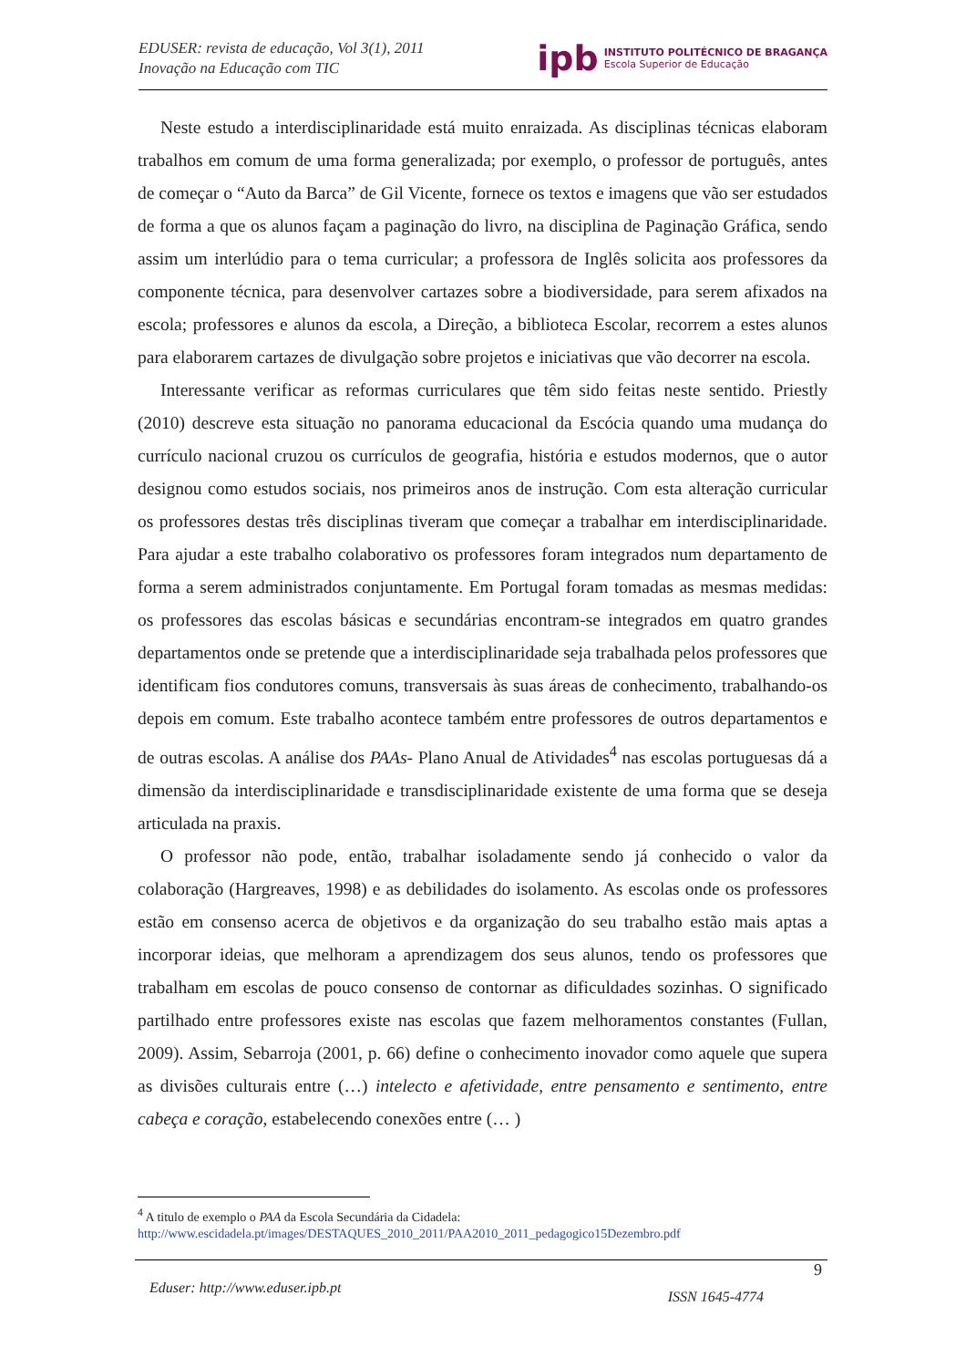EDUSER: revista de educação, Vol 3(1), 2011
Inovação na Educação com TIC
ipb
INSTITUTO POLITÉCNICO DE BRAGANÇA
Escola Superior de Educação
Neste estudo a interdisciplinaridade está muito enraizada. As disciplinas técnicas elaboram trabalhos em comum de uma forma generalizada; por exemplo, o professor de português, antes de começar o “Auto da Barca” de Gil Vicente, fornece os textos e imagens que vão ser estudados de forma a que os alunos façam a paginação do livro, na disciplina de Paginação Gráfica, sendo assim um interlúdio para o tema curricular; a professora de Inglês solicita aos professores da componente técnica, para desenvolver cartazes sobre a biodiversidade, para serem afixados na escola; professores e alunos da escola, a Direção, a biblioteca Escolar, recorrem a estes alunos para elaborarem cartazes de divulgação sobre projetos e iniciativas que vão decorrer na escola.
Interessante verificar as reformas curriculares que têm sido feitas neste sentido. Priestly (2010) descreve esta situação no panorama educacional da Escócia quando uma mudança do currículo nacional cruzou os currículos de geografia, história e estudos modernos, que o autor designou como estudos sociais, nos primeiros anos de instrução. Com esta alteração curricular os professores destas três disciplinas tiveram que começar a trabalhar em interdisciplinaridade. Para ajudar a este trabalho colaborativo os professores foram integrados num departamento de forma a serem administrados conjuntamente. Em Portugal foram tomadas as mesmas medidas: os professores das escolas básicas e secundárias encontram-se integrados em quatro grandes departamentos onde se pretende que a interdisciplinaridade seja trabalhada pelos professores que identificam fios condutores comuns, transversais às suas áreas de conhecimento, trabalhando-os depois em comum. Este trabalho acontece também entre professores de outros departamentos e de outras escolas. A análise dos PAAs- Plano Anual de Atividades<sup>4</sup> nas escolas portuguesas dá a dimensão da interdisciplinaridade e transdisciplinaridade existente de uma forma que se deseja articulada na praxis.
O professor não pode, então, trabalhar isoladamente sendo já conhecido o valor da colaboração (Hargreaves, 1998) e as debilidades do isolamento. As escolas onde os professores estão em consenso acerca de objetivos e da organização do seu trabalho estão mais aptas a incorporar ideias, que melhoram a aprendizagem dos seus alunos, tendo os professores que trabalham em escolas de pouco consenso de contornar as dificuldades sozinhas. O significado partilhado entre professores existe nas escolas que fazem melhoramentos constantes (Fullan, 2009). Assim, Sebarroja (2001, p. 66) define o conhecimento inovador como aquele que supera as divisões culturais entre (…) intelecto e afetividade, entre pensamento e sentimento, entre cabeça e coração, estabelecendo conexões entre (… )
<sup>4</sup> A titulo de exemplo o PAA da Escola Secundária da Cidadela:
http://www.escidadela.pt/images/DESTAQUES_2010_2011/PAA2010_2011_pedagogico15Dezembro.pdf
9
Eduser: http://www.eduser.ipb.pt ISSN 1645-4774